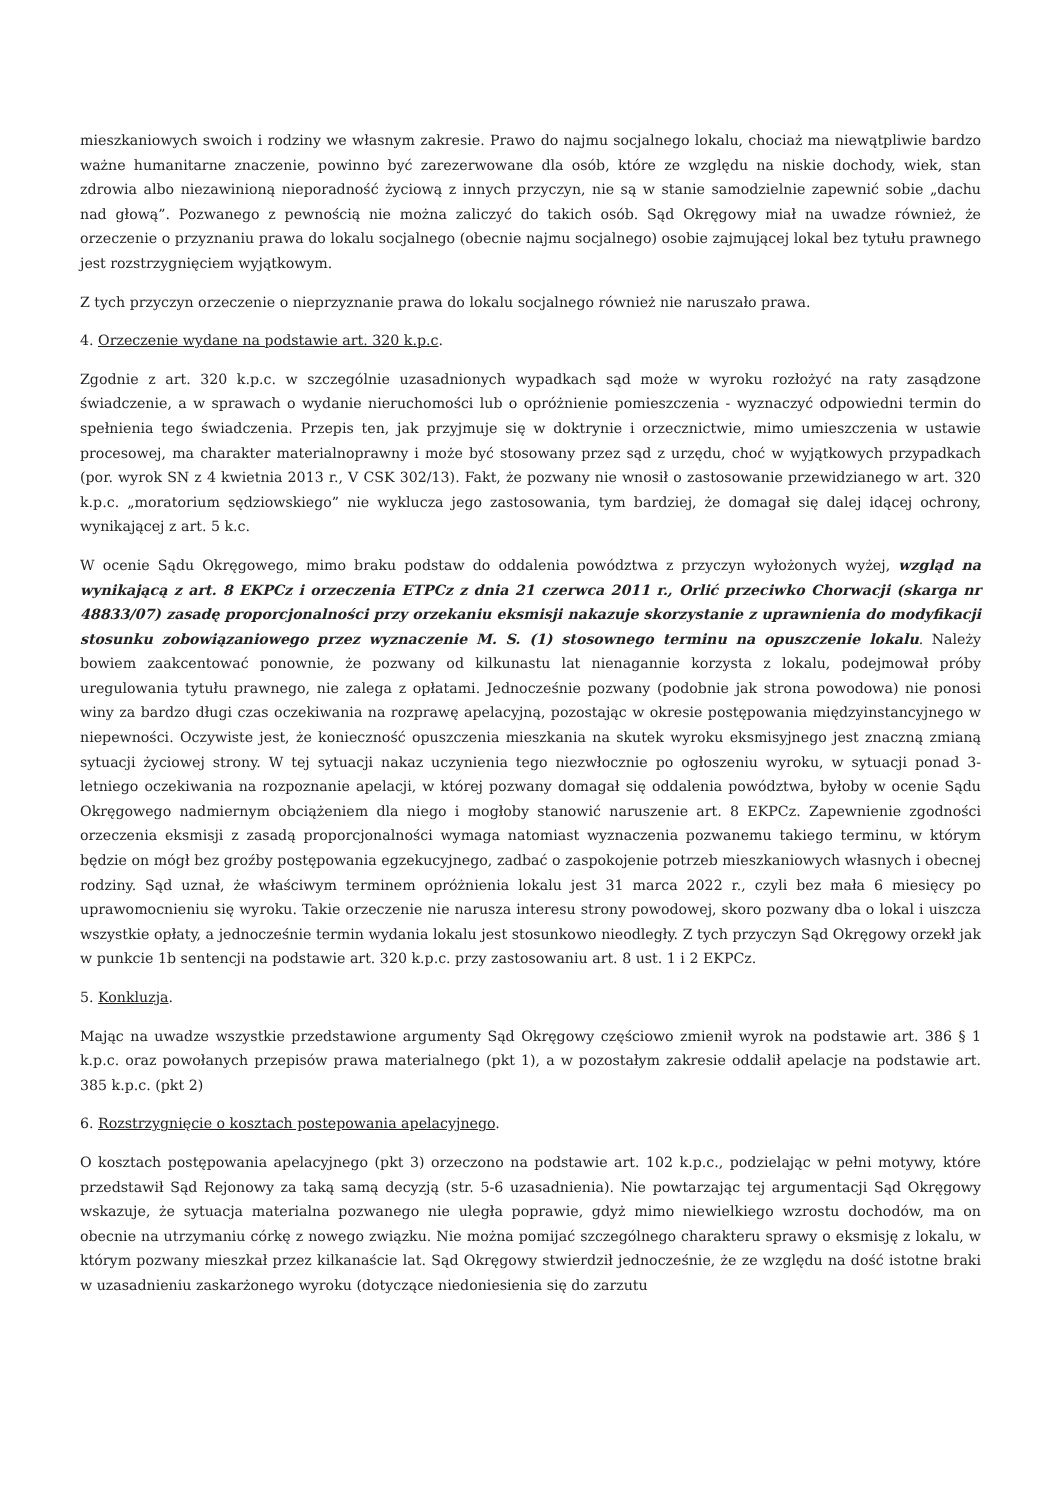mieszkaniowych swoich i rodziny we własnym zakresie. Prawo do najmu socjalnego lokalu, chociaż ma niewątpliwie bardzo ważne humanitarne znaczenie, powinno być zarezerwowane dla osób, które ze względu na niskie dochody, wiek, stan zdrowia albo niezawinioną nieporadność życiową z innych przyczyn, nie są w stanie samodzielnie zapewnić sobie „dachu nad głową”. Pozwanego z pewnością nie można zaliczyć do takich osób. Sąd Okręgowy miał na uwadze również, że orzeczenie o przyznaniu prawa do lokalu socjalnego (obecnie najmu socjalnego) osobie zajmującej lokal bez tytułu prawnego jest rozstrzygnięciem wyjątkowym.
Z tych przyczyn orzeczenie o nieprzyznanie prawa do lokalu socjalnego również nie naruszało prawa.
4. Orzeczenie wydane na podstawie art. 320 k.p.c.
Zgodnie z art. 320 k.p.c. w szczególnie uzasadnionych wypadkach sąd może w wyroku rozłożyć na raty zasądzone świadczenie, a w sprawach o wydanie nieruchomości lub o opróżnienie pomieszczenia - wyznaczyć odpowiedni termin do spełnienia tego świadczenia. Przepis ten, jak przyjmuje się w doktrynie i orzecznictwie, mimo umieszczenia w ustawie procesowej, ma charakter materialnoprawny i może być stosowany przez sąd z urzędu, choć w wyjątkowych przypadkach (por. wyrok SN z 4 kwietnia 2013 r., V CSK 302/13). Fakt, że pozwany nie wnosił o zastosowanie przewidzianego w art. 320 k.p.c. „moratorium sędziowskiego” nie wyklucza jego zastosowania, tym bardziej, że domagał się dalej idącej ochrony, wynikającej z art. 5 k.c.
W ocenie Sądu Okręgowego, mimo braku podstaw do oddalenia powództwa z przyczyn wyłożonych wyżej, wzgląd na wynikającą z art. 8 EKPCz i orzeczenia ETPCz z dnia 21 czerwca 2011 r., Orlić przeciwko Chorwacji (skarga nr 48833/07) zasadę proporcjonalności przy orzekaniu eksmisji nakazuje skorzystanie z uprawnienia do modyfikacji stosunku zobowiązaniowego przez wyznaczenie M. S. (1) stosownego terminu na opuszczenie lokalu. Należy bowiem zaakcentować ponownie, że pozwany od kilkunastu lat nienagannie korzysta z lokalu, podejmował próby uregulowania tytułu prawnego, nie zalega z opłatami. Jednocześnie pozwany (podobnie jak strona powodowa) nie ponosi winy za bardzo długi czas oczekiwania na rozprawę apelacyjną, pozostając w okresie postępowania międzyinstancyjnego w niepewności. Oczywiste jest, że konieczność opuszczenia mieszkania na skutek wyroku eksmisyjnego jest znaczną zmianą sytuacji życiowej strony. W tej sytuacji nakaz uczynienia tego niezwłocznie po ogłoszeniu wyroku, w sytuacji ponad 3-letniego oczekiwania na rozpoznanie apelacji, w której pozwany domagał się oddalenia powództwa, byłoby w ocenie Sądu Okręgowego nadmiernym obciążeniem dla niego i mogłoby stanowić naruszenie art. 8 EKPCz. Zapewnienie zgodności orzeczenia eksmisji z zasadą proporcjonalności wymaga natomiast wyznaczenia pozwanemu takiego terminu, w którym będzie on mógł bez groźby postępowania egzekucyjnego, zadbać o zaspokojenie potrzeb mieszkaniowych własnych i obecnej rodziny. Sąd uznał, że właściwym terminem opróżnienia lokalu jest 31 marca 2022 r., czyli bez mała 6 miesięcy po uprawomocnieniu się wyroku. Takie orzeczenie nie narusza interesu strony powodowej, skoro pozwany dba o lokal i uiszcza wszystkie opłaty, a jednocześnie termin wydania lokalu jest stosunkowo nieodległy. Z tych przyczyn Sąd Okręgowy orzekł jak w punkcie 1b sentencji na podstawie art. 320 k.p.c. przy zastosowaniu art. 8 ust. 1 i 2 EKPCz.
5. Konkluzja.
Mając na uwadze wszystkie przedstawione argumenty Sąd Okręgowy częściowo zmienił wyrok na podstawie art. 386 § 1 k.p.c. oraz powołanych przepisów prawa materialnego (pkt 1), a w pozostałym zakresie oddalił apelacje na podstawie art. 385 k.p.c. (pkt 2)
6. Rozstrzygnięcie o kosztach postepowania apelacyjnego.
O kosztach postępowania apelacyjnego (pkt 3) orzeczono na podstawie art. 102 k.p.c., podzielając w pełni motywy, które przedstawił Sąd Rejonowy za taką samą decyzją (str. 5-6 uzasadnienia). Nie powtarzając tej argumentacji Sąd Okręgowy wskazuje, że sytuacja materialna pozwanego nie uległa poprawie, gdyż mimo niewielkiego wzrostu dochodów, ma on obecnie na utrzymaniu córkę z nowego związku. Nie można pomijać szczególnego charakteru sprawy o eksmisję z lokalu, w którym pozwany mieszkał przez kilkanaście lat. Sąd Okręgowy stwierdził jednocześnie, że ze względu na dość istotne braki w uzasadnieniu zaskarżonego wyroku (dotyczące niedoniesienia się do zarzutu